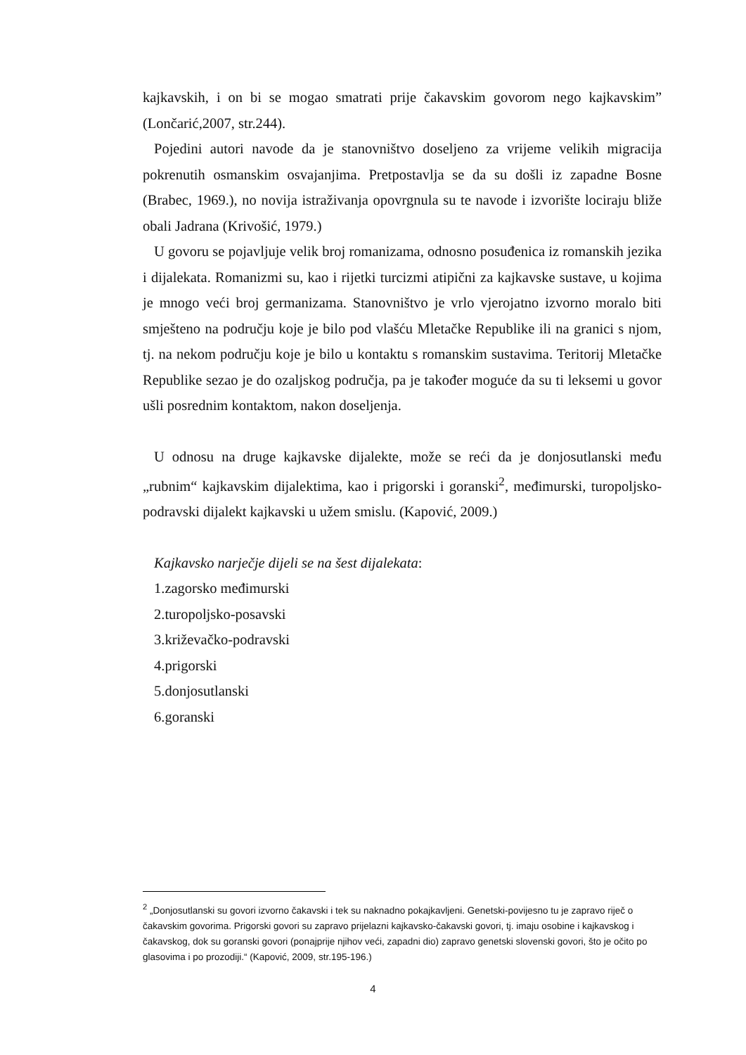kajkavskih, i on bi se mogao smatrati prije čakavskim govorom nego kajkavskim” (Lončarić,2007, str.244).
Pojedini autori navode da je stanovništvo doseljeno za vrijeme velikih migracija pokrenutih osmanskim osvajanjima. Pretpostavlja se da su došli iz zapadne Bosne (Brabec, 1969.), no novija istraživanja opovrgnula su te navode i izvorište lociraju bliže obali Jadrana (Krivošić, 1979.)
U govoru se pojavljuje velik broj romanizama, odnosno posuđenica iz romanskih jezika i dijalekata. Romanizmi su, kao i rijetki turcizmi atipični za kajkavske sustave, u kojima je mnogo veći broj germanizama. Stanovništvo je vrlo vjerojatno izvorno moralo biti smješteno na području koje je bilo pod vlašću Mletačke Republike ili na granici s njom, tj. na nekom području koje je bilo u kontaktu s romanskim sustavima. Teritorij Mletačke Republike sezao je do ozaljskog područja, pa je također moguće da su ti leksemi u govor ušli posrednim kontaktom, nakon doseljenja.
U odnosu na druge kajkavske dijalekte, može se reći da je donjosutlanski među „rubnim“ kajkavskim dijalektima, kao i prigorski i goranski<sup>2</sup>, međimurski, turopoljsko-podravski dijalekt kajkavski u užem smislu. (Kapović, 2009.)
Kajkavsko narječje dijeli se na šest dijalekata:
1.zagorsko međimurski
2.turopoljsko-posavski
3.križevačko-podravski
4.prigorski
5.donjosutlanski
6.goranski
<sup>2</sup> „Donjosutlanski su govori izvorno čakavski i tek su naknadno pokajkavljeni. Genetski-povijesno tu je zapravo riječ o čakavskim govorima. Prigorski govori su zapravo prijelazni kajkavsko-čakavski govori, tj. imaju osobine i kajkavskog i čakavskog, dok su goranski govori (ponajprije njihov veći, zapadni dio) zapravo genetski slovenski govori, što je očito po glasovima i po prozodiji.“ (Kapović, 2009, str.195-196.)
4